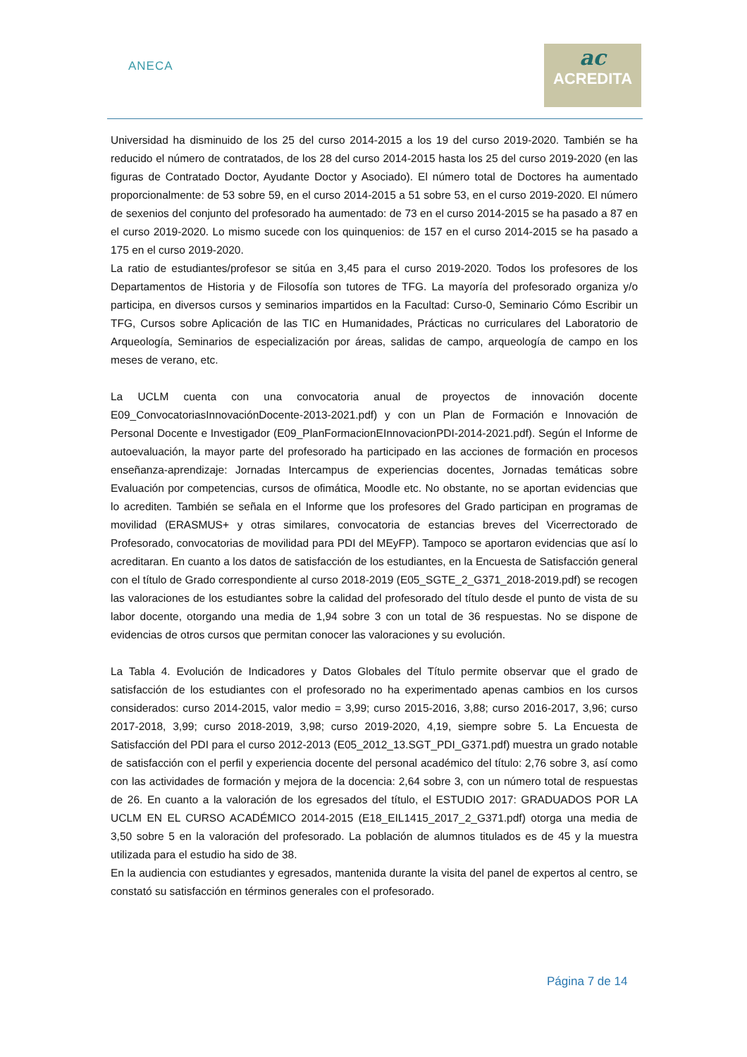ANECA
ac
ACREDITA
Universidad ha disminuido de los 25 del curso 2014-2015 a los 19 del curso 2019-2020. También se ha reducido el número de contratados, de los 28 del curso 2014-2015 hasta los 25 del curso 2019-2020 (en las figuras de Contratado Doctor, Ayudante Doctor y Asociado). El número total de Doctores ha aumentado proporcionalmente: de 53 sobre 59, en el curso 2014-2015 a 51 sobre 53, en el curso 2019-2020. El número de sexenios del conjunto del profesorado ha aumentado: de 73 en el curso 2014-2015 se ha pasado a 87 en el curso 2019-2020. Lo mismo sucede con los quinquenios: de 157 en el curso 2014-2015 se ha pasado a 175 en el curso 2019-2020.
La ratio de estudiantes/profesor se sitúa en 3,45 para el curso 2019-2020. Todos los profesores de los Departamentos de Historia y de Filosofía son tutores de TFG. La mayoría del profesorado organiza y/o participa, en diversos cursos y seminarios impartidos en la Facultad: Curso-0, Seminario Cómo Escribir un TFG, Cursos sobre Aplicación de las TIC en Humanidades, Prácticas no curriculares del Laboratorio de Arqueología, Seminarios de especialización por áreas, salidas de campo, arqueología de campo en los meses de verano, etc.
La UCLM cuenta con una convocatoria anual de proyectos de innovación docente E09_ConvocatoriasInnovaciónDocente-2013-2021.pdf) y con un Plan de Formación e Innovación de Personal Docente e Investigador (E09_PlanFormacionEInnovacionPDI-2014-2021.pdf). Según el Informe de autoevaluación, la mayor parte del profesorado ha participado en las acciones de formación en procesos enseñanza-aprendizaje: Jornadas Intercampus de experiencias docentes, Jornadas temáticas sobre Evaluación por competencias, cursos de ofimática, Moodle etc. No obstante, no se aportan evidencias que lo acrediten. También se señala en el Informe que los profesores del Grado participan en programas de movilidad (ERASMUS+ y otras similares, convocatoria de estancias breves del Vicerrectorado de Profesorado, convocatorias de movilidad para PDI del MEyFP). Tampoco se aportaron evidencias que así lo acreditaran. En cuanto a los datos de satisfacción de los estudiantes, en la Encuesta de Satisfacción general con el título de Grado correspondiente al curso 2018-2019 (E05_SGTE_2_G371_2018-2019.pdf) se recogen las valoraciones de los estudiantes sobre la calidad del profesorado del título desde el punto de vista de su labor docente, otorgando una media de 1,94 sobre 3 con un total de 36 respuestas. No se dispone de evidencias de otros cursos que permitan conocer las valoraciones y su evolución.
La Tabla 4. Evolución de Indicadores y Datos Globales del Título permite observar que el grado de satisfacción de los estudiantes con el profesorado no ha experimentado apenas cambios en los cursos considerados: curso 2014-2015, valor medio = 3,99; curso 2015-2016, 3,88; curso 2016-2017, 3,96; curso 2017-2018, 3,99; curso 2018-2019, 3,98; curso 2019-2020, 4,19, siempre sobre 5. La Encuesta de Satisfacción del PDI para el curso 2012-2013 (E05_2012_13.SGT_PDI_G371.pdf) muestra un grado notable de satisfacción con el perfil y experiencia docente del personal académico del título: 2,76 sobre 3, así como con las actividades de formación y mejora de la docencia: 2,64 sobre 3, con un número total de respuestas de 26. En cuanto a la valoración de los egresados del título, el ESTUDIO 2017: GRADUADOS POR LA UCLM EN EL CURSO ACADÉMICO 2014-2015 (E18_EIL1415_2017_2_G371.pdf) otorga una media de 3,50 sobre 5 en la valoración del profesorado. La población de alumnos titulados es de 45 y la muestra utilizada para el estudio ha sido de 38.
En la audiencia con estudiantes y egresados, mantenida durante la visita del panel de expertos al centro, se constató su satisfacción en términos generales con el profesorado.
Página 7 de 14